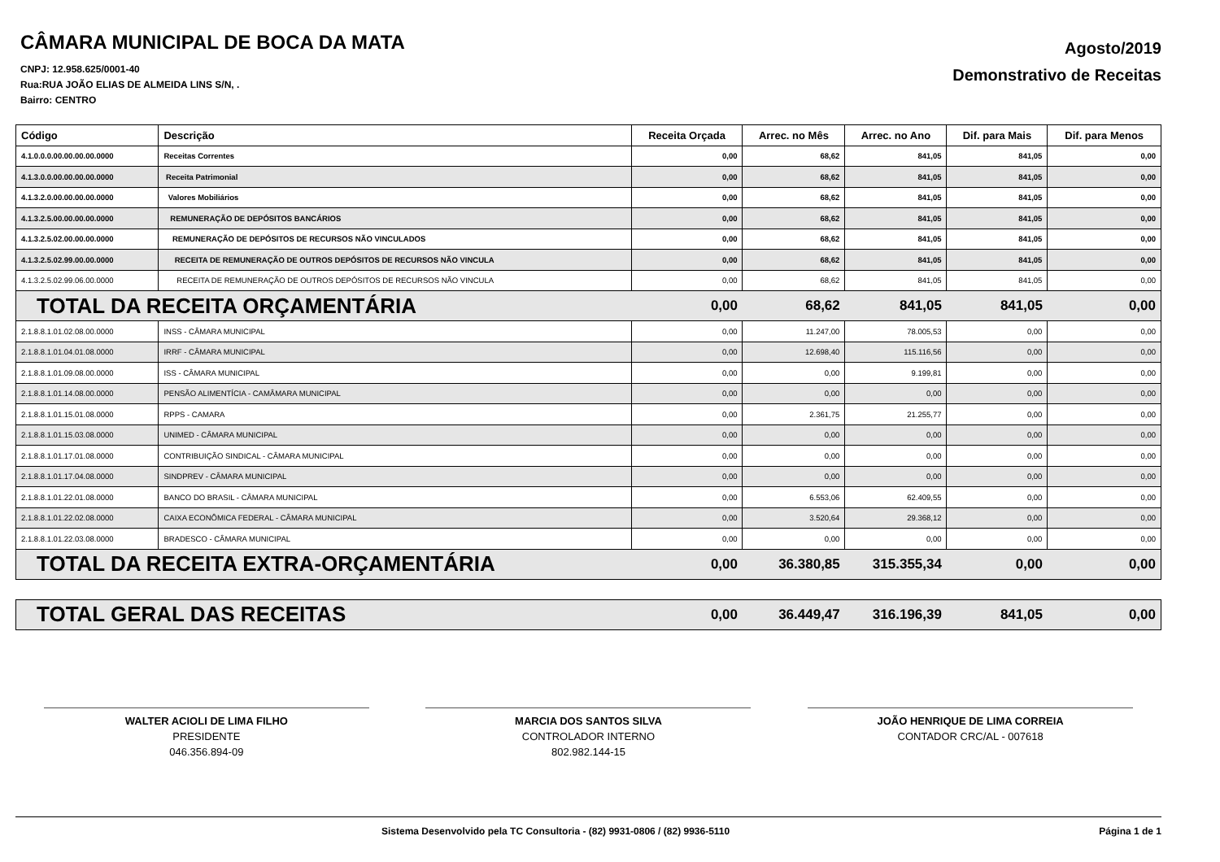CÂMARA MUNICIPAL DE BOCA DA MATA
CNPJ: 12.958.625/0001-40
Rua:RUA JOÃO ELIAS DE ALMEIDA LINS S/N, .
Bairro: CENTRO
Agosto/2019
Demonstrativo de Receitas
| Código | Descrição | Receita Orçada | Arrec. no Mês | Arrec. no Ano | Dif. para Mais | Dif. para Menos |
| --- | --- | --- | --- | --- | --- | --- |
| 4.1.0.0.0.00.00.00.00.0000 | Receitas Correntes | 0,00 | 68,62 | 841,05 | 841,05 | 0,00 |
| 4.1.3.0.0.00.00.00.00.0000 | Receita Patrimonial | 0,00 | 68,62 | 841,05 | 841,05 | 0,00 |
| 4.1.3.2.0.00.00.00.00.0000 | Valores Mobiliários | 0,00 | 68,62 | 841,05 | 841,05 | 0,00 |
| 4.1.3.2.5.00.00.00.00.0000 | REMUNERAÇÃO DE DEPÓSITOS BANCÁRIOS | 0,00 | 68,62 | 841,05 | 841,05 | 0,00 |
| 4.1.3.2.5.02.00.00.00.0000 | REMUNERAÇÃO DE DEPÓSITOS DE RECURSOS NÃO VINCULADOS | 0,00 | 68,62 | 841,05 | 841,05 | 0,00 |
| 4.1.3.2.5.02.99.00.00.0000 | RECEITA DE REMUNERAÇÃO DE OUTROS DEPÓSITOS DE RECURSOS NÃO VINCULA | 0,00 | 68,62 | 841,05 | 841,05 | 0,00 |
| 4.1.3.2.5.02.99.06.00.0000 | RECEITA DE REMUNERAÇÃO DE OUTROS DEPÓSITOS DE RECURSOS NÃO VINCULA | 0,00 | 68,62 | 841,05 | 841,05 | 0,00 |
| TOTAL DA RECEITA ORÇAMENTÁRIA | | 0,00 | 68,62 | 841,05 | 841,05 | 0,00 |
| 2.1.8.8.1.01.02.08.00.0000 | INSS - CÂMARA MUNICIPAL | 0,00 | 11.247,00 | 78.005,53 | 0,00 | 0,00 |
| 2.1.8.8.1.01.04.01.08.0000 | IRRF - CÂMARA MUNICIPAL | 0,00 | 12.698,40 | 115.116,56 | 0,00 | 0,00 |
| 2.1.8.8.1.01.09.08.00.0000 | ISS - CÂMARA MUNICIPAL | 0,00 | 0,00 | 9.199,81 | 0,00 | 0,00 |
| 2.1.8.8.1.01.14.08.00.0000 | PENSÃO ALIMENTÍCIA - CAMÂMARA MUNICIPAL | 0,00 | 0,00 | 0,00 | 0,00 | 0,00 |
| 2.1.8.8.1.01.15.01.08.0000 | RPPS - CAMARA | 0,00 | 2.361,75 | 21.255,77 | 0,00 | 0,00 |
| 2.1.8.8.1.01.15.03.08.0000 | UNIMED - CÂMARA MUNICIPAL | 0,00 | 0,00 | 0,00 | 0,00 | 0,00 |
| 2.1.8.8.1.01.17.01.08.0000 | CONTRIBUIÇÃO SINDICAL - CÂMARA MUNICIPAL | 0,00 | 0,00 | 0,00 | 0,00 | 0,00 |
| 2.1.8.8.1.01.17.04.08.0000 | SINDPREV - CÂMARA MUNICIPAL | 0,00 | 0,00 | 0,00 | 0,00 | 0,00 |
| 2.1.8.8.1.01.22.01.08.0000 | BANCO DO BRASIL - CÂMARA MUNICIPAL | 0,00 | 6.553,06 | 62.409,55 | 0,00 | 0,00 |
| 2.1.8.8.1.01.22.02.08.0000 | CAIXA ECONÔMICA FEDERAL - CÂMARA MUNICIPAL | 0,00 | 3.520,64 | 29.368,12 | 0,00 | 0,00 |
| 2.1.8.8.1.01.22.03.08.0000 | BRADESCO - CÂMARA MUNICIPAL | 0,00 | 0,00 | 0,00 | 0,00 | 0,00 |
| TOTAL DA RECEITA EXTRA-ORÇAMENTÁRIA | | 0,00 | 36.380,85 | 315.355,34 | 0,00 | 0,00 |
| TOTAL GERAL DAS RECEITAS | | 0,00 | 36.449,47 | 316.196,39 | 841,05 | 0,00 |
WALTER ACIOLI DE LIMA FILHO
PRESIDENTE
046.356.894-09
MARCIA DOS SANTOS SILVA
CONTROLADOR INTERNO
802.982.144-15
JOÃO HENRIQUE DE LIMA CORREIA
CONTADOR CRC/AL - 007618
Sistema Desenvolvido pela TC Consultoria - (82) 9931-0806 / (82) 9936-5110 Página 1 de 1